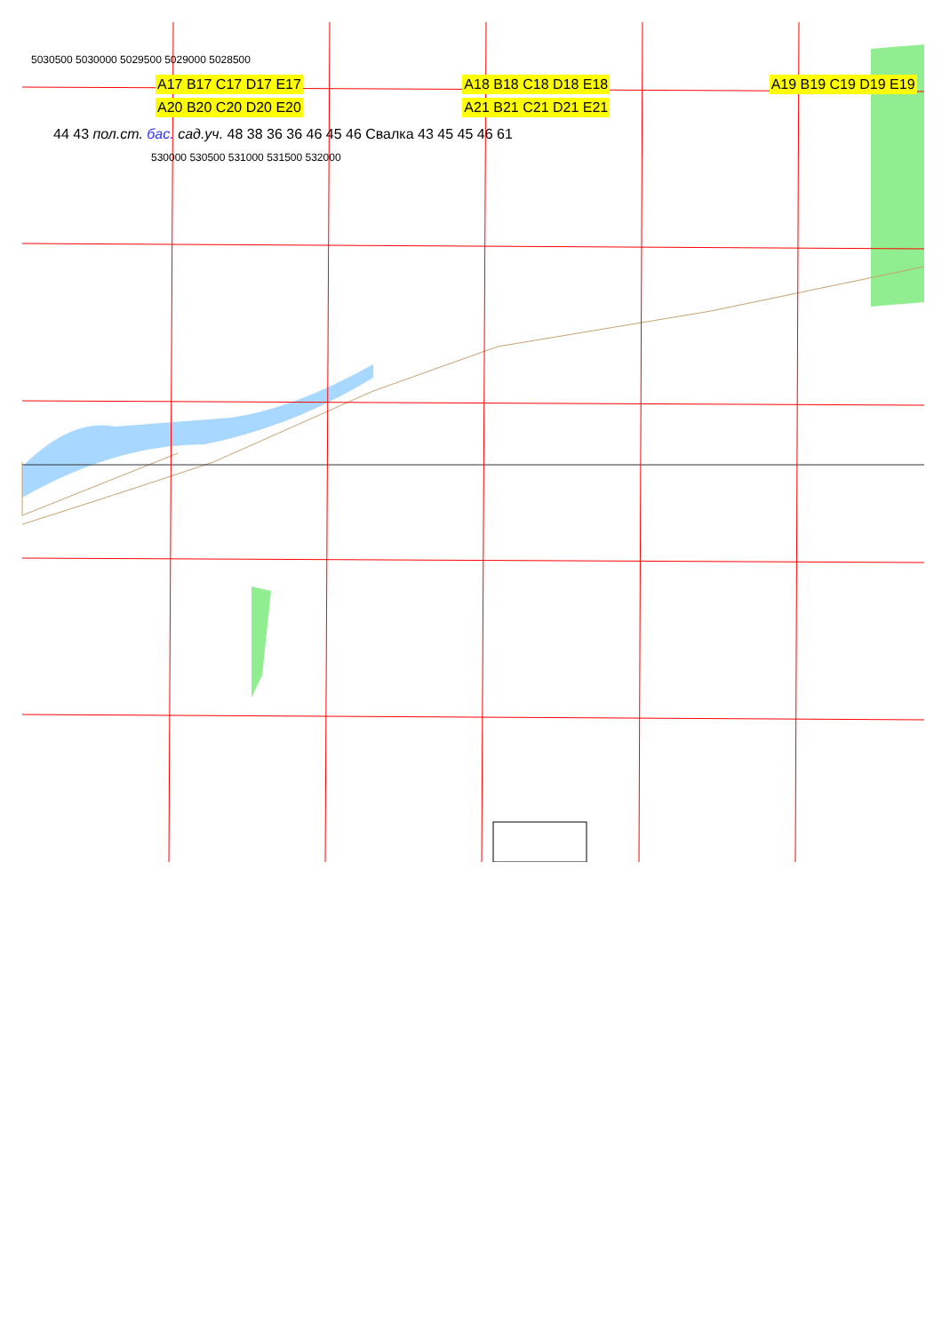5030500 5030000 5029500 5029000 5028500
A17 B17 C17 D17 E17
A18 B18 C18 D18 E18 A19 B19 C19 D19 E19 A20 B20 C20 D20 E20 A21 B21 C21 D21 E21
44 43 пол.ст. бас. сад.уч. 48 38 36 36 46 45 46 Свалка 43 45 45 46 61
530000 530500 531000 531500 532000